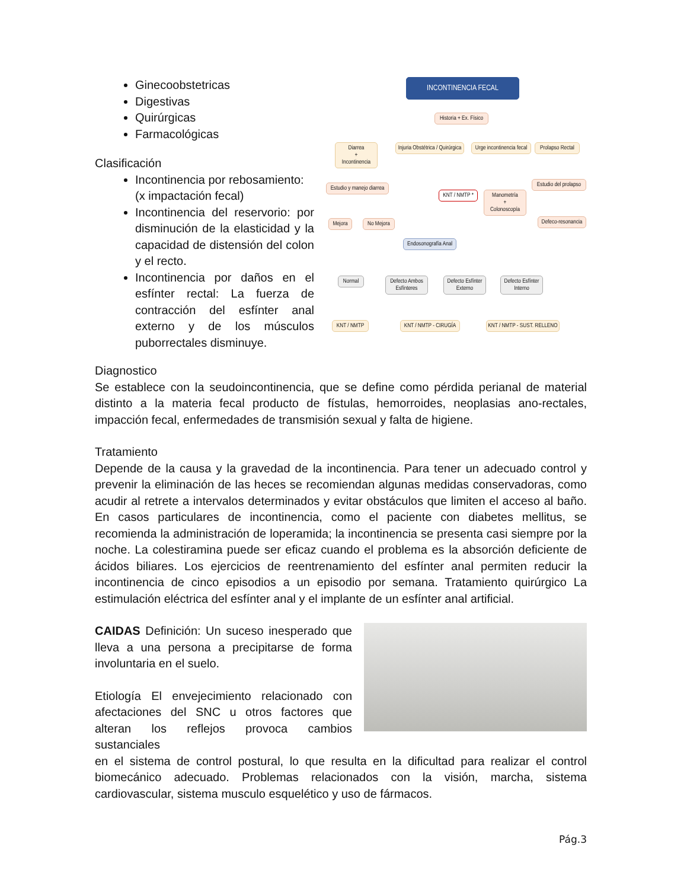Ginecoobstetricas
Digestivas
Quirúrgicas
Farmacológicas
Clasificación
Incontinencia por rebosamiento:
(x impactación fecal)
Incontinencia del reservorio: por disminución de la elasticidad y la capacidad de distensión del colon y el recto.
Incontinencia por daños en el esfínter rectal: La fuerza de contracción del esfínter anal externo y de los músculos puborrectales disminuye.
INCONTINENCIA FECAL
Historia + Ex. Físico
Diarrea
+
Incontinencia
Injuria Obstétrica / Quirúrgica
Urge incontinencia fecal
Prolapso Rectal
Estudio y manejo diarrea
KNT / NMTP *
Manometría
+
Colonoscopía
Estudio del prolapso
Mejora
No Mejora
Defeco-resonancia
Endosonografía Anal
Normal
Defecto Ambos Esfínteres
Defecto Esfínter Externo
Defecto Esfínter Interno
KNT / NMTP
KNT / NMTP - CIRUGÍA
KNT / NMTP - SUST. RELLENO
Diagnostico
Se establece con la seudoincontinencia, que se define como pérdida perianal de material distinto a la materia fecal producto de fístulas, hemorroides, neoplasias ano-rectales, impacción fecal, enfermedades de transmisión sexual y falta de higiene.
Tratamiento
Depende de la causa y la gravedad de la incontinencia. Para tener un adecuado control y prevenir la eliminación de las heces se recomiendan algunas medidas conservadoras, como acudir al retrete a intervalos determinados y evitar obstáculos que limiten el acceso al baño. En casos particulares de incontinencia, como el paciente con diabetes mellitus, se recomienda la administración de loperamida; la incontinencia se presenta casi siempre por la noche. La colestiramina puede ser eficaz cuando el problema es la absorción deficiente de ácidos biliares. Los ejercicios de reentrenamiento del esfínter anal permiten reducir la incontinencia de cinco episodios a un episodio por semana. Tratamiento quirúrgico La estimulación eléctrica del esfínter anal y el implante de un esfínter anal artificial.
CAIDAS Definición: Un suceso inesperado que lleva a una persona a precipitarse de forma involuntaria en el suelo.
Etiología El envejecimiento relacionado con afectaciones del SNC u otros factores que alteran los reflejos provoca cambios sustanciales
en el sistema de control postural, lo que resulta en la dificultad para realizar el control biomecánico adecuado. Problemas relacionados con la visión, marcha, sistema cardiovascular, sistema musculo esquelético y uso de fármacos.
Pág.3